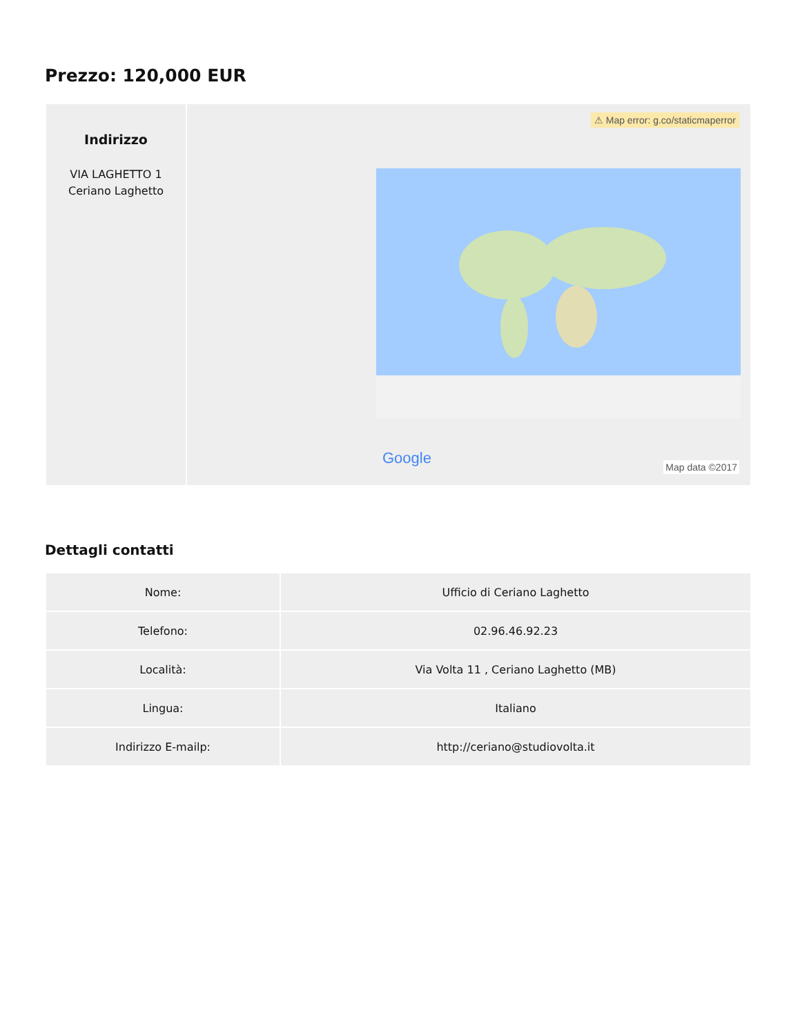Prezzo: 120,000 EUR
| Indirizzo VIA LAGHETTO 1 Ceriano Laghetto | ⚠ Map error: g.co/staticmaperror Google Map data ©2017 |
Dettagli contatti
| Nome: | Ufficio di Ceriano Laghetto |
| Telefono: | 02.96.46.92.23 |
| Località: | Via Volta 11 , Ceriano Laghetto (MB) |
| Lingua: | Italiano |
| Indirizzo E-mailp: | http://ceriano@studiovolta.it |